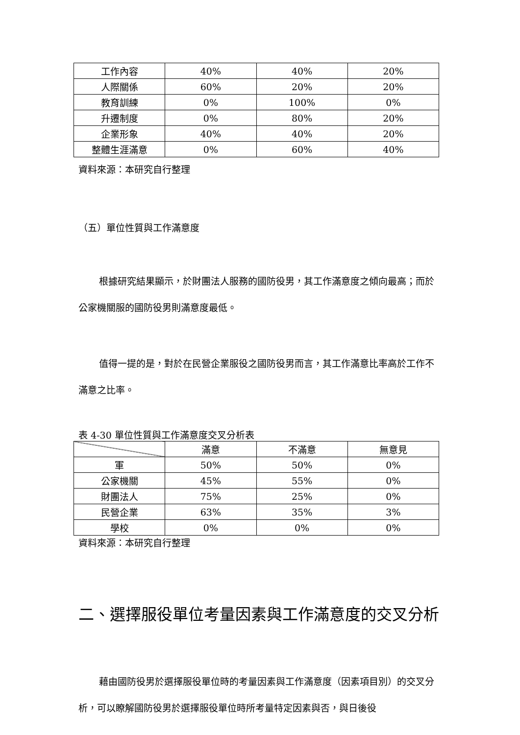| 工作內容 | 40% | 40% | 20% |
| 人際關係 | 60% | 20% | 20% |
| 教育訓練 | 0% | 100% | 0% |
| 升遷制度 | 0% | 80% | 20% |
| 企業形象 | 40% | 40% | 20% |
| 整體生涯滿意 | 0% | 60% | 40% |
資料來源：本研究自行整理
（五）單位性質與工作滿意度
根據研究結果顯示，於財團法人服務的國防役男，其工作滿意度之傾向最高；而於公家機關服的國防役男則滿意度最低。
值得一提的是，對於在民營企業服役之國防役男而言，其工作滿意比率高於工作不滿意之比率。
表 4-30 單位性質與工作滿意度交叉分析表
| | 滿意 | 不滿意 | 無意見 |
| --- | --- | --- | --- |
| 軍 | 50% | 50% | 0% |
| 公家機關 | 45% | 55% | 0% |
| 財團法人 | 75% | 25% | 0% |
| 民營企業 | 63% | 35% | 3% |
| 學校 | 0% | 0% | 0% |
資料來源：本研究自行整理
二、選擇服役單位考量因素與工作滿意度的交叉分析
藉由國防役男於選擇服役單位時的考量因素與工作滿意度（因素項目別）的交叉分析，可以瞭解國防役男於選擇服役單位時所考量特定因素與否，與日後役